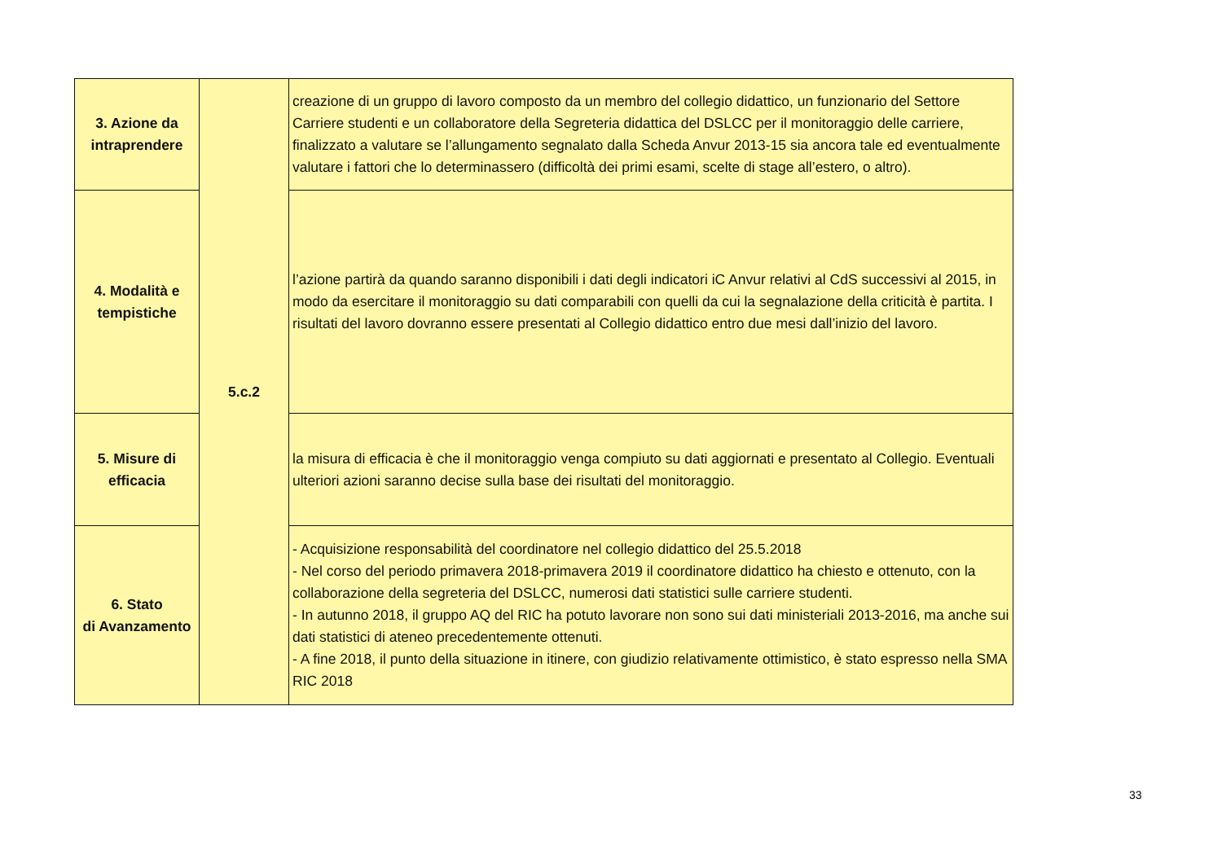| 3. Azione da intraprendere | 5.c.2 | creazione di un gruppo di lavoro composto da un membro del collegio didattico, un funzionario del Settore Carriere studenti e un collaboratore della Segreteria didattica del DSLCC per il monitoraggio delle carriere, finalizzato a valutare se l’allungamento segnalato dalla Scheda Anvur 2013-15 sia ancora tale ed eventualmente valutare i fattori che lo determinassero (difficoltà dei primi esami, scelte di stage all’estero, o altro). |
| 4. Modalità e tempistiche | | l’azione partirà da quando saranno disponibili i dati degli indicatori iC Anvur relativi al CdS successivi al 2015, in modo da esercitare il monitoraggio su dati comparabili con quelli da cui la segnalazione della criticità è partita. I risultati del lavoro dovranno essere presentati al Collegio didattico entro due mesi dall’inizio del lavoro. |
| 5. Misure di efficacia | | la misura di efficacia è che il monitoraggio venga compiuto su dati aggiornati e presentato al Collegio. Eventuali ulteriori azioni saranno decise sulla base dei risultati del monitoraggio. |
| 6. Stato di Avanzamento | | - Acquisizione responsabilità del coordinatore nel collegio didattico del 25.5.2018 - Nel corso del periodo primavera 2018-primavera 2019 il coordinatore didattico ha chiesto e ottenuto, con la collaborazione della segreteria del DSLCC, numerosi dati statistici sulle carriere studenti. - In autunno 2018, il gruppo AQ del RIC ha potuto lavorare non sono sui dati ministeriali 2013-2016, ma anche sui dati statistici di ateneo precedentemente ottenuti. - A fine 2018, il punto della situazione in itinere, con giudizio relativamente ottimistico, è stato espresso nella SMA RIC 2018 |
33